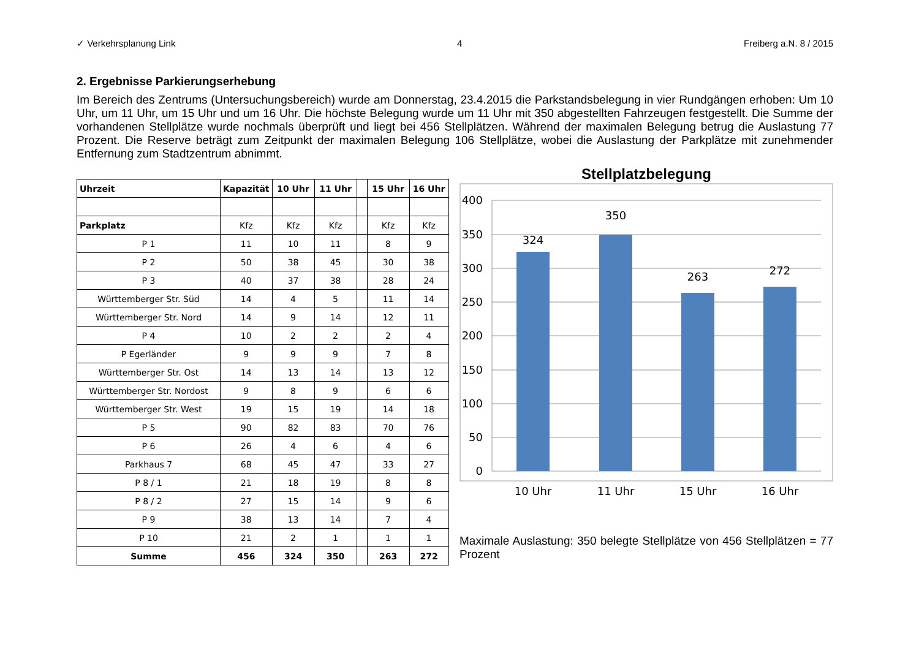✓ Verkehrsplanung Link 4 Freiberg a.N. 8 / 2015
2. Ergebnisse Parkierungserhebung
Im Bereich des Zentrums (Untersuchungsbereich) wurde am Donnerstag, 23.4.2015 die Parkstandsbelegung in vier Rundgängen erhoben: Um 10 Uhr, um 11 Uhr, um 15 Uhr und um 16 Uhr. Die höchste Belegung wurde um 11 Uhr mit 350 abgestellten Fahrzeugen festgestellt. Die Summe der vorhandenen Stellplätze wurde nochmals überprüft und liegt bei 456 Stellplätzen. Während der maximalen Belegung betrug die Auslastung 77 Prozent. Die Reserve beträgt zum Zeitpunkt der maximalen Belegung 106 Stellplätze, wobei die Auslastung der Parkplätze mit zunehmender Entfernung zum Stadtzentrum abnimmt.
| Uhrzeit | Kapazität | 10 Uhr | 11 Uhr | | 15 Uhr | 16 Uhr |
| --- | --- | --- | --- | --- | --- | --- |
| Parkplatz | Kfz | Kfz | Kfz | | Kfz | Kfz |
| P 1 | 11 | 10 | 11 | | 8 | 9 |
| P 2 | 50 | 38 | 45 | | 30 | 38 |
| P 3 | 40 | 37 | 38 | | 28 | 24 |
| Württemberger Str. Süd | 14 | 4 | 5 | | 11 | 14 |
| Württemberger Str. Nord | 14 | 9 | 14 | | 12 | 11 |
| P 4 | 10 | 2 | 2 | | 2 | 4 |
| P Egerländer | 9 | 9 | 9 | | 7 | 8 |
| Württemberger Str. Ost | 14 | 13 | 14 | | 13 | 12 |
| Württemberger Str. Nordost | 9 | 8 | 9 | | 6 | 6 |
| Württemberger Str. West | 19 | 15 | 19 | | 14 | 18 |
| P 5 | 90 | 82 | 83 | | 70 | 76 |
| P 6 | 26 | 4 | 6 | | 4 | 6 |
| Parkhaus 7 | 68 | 45 | 47 | | 33 | 27 |
| P 8 / 1 | 21 | 18 | 19 | | 8 | 8 |
| P 8 / 2 | 27 | 15 | 14 | | 9 | 6 |
| P 9 | 38 | 13 | 14 | | 7 | 4 |
| P 10 | 21 | 2 | 1 | | 1 | 1 |
| Summe | 456 | 324 | 350 | | 263 | 272 |
Stellplatzbelegung
400
350
300
250
200
150
100
50
0
324
350
263
272
10 Uhr
11 Uhr
15 Uhr
16 Uhr
Maximale Auslastung: 350 belegte Stellplätze von 456 Stellplätzen = 77 Prozent